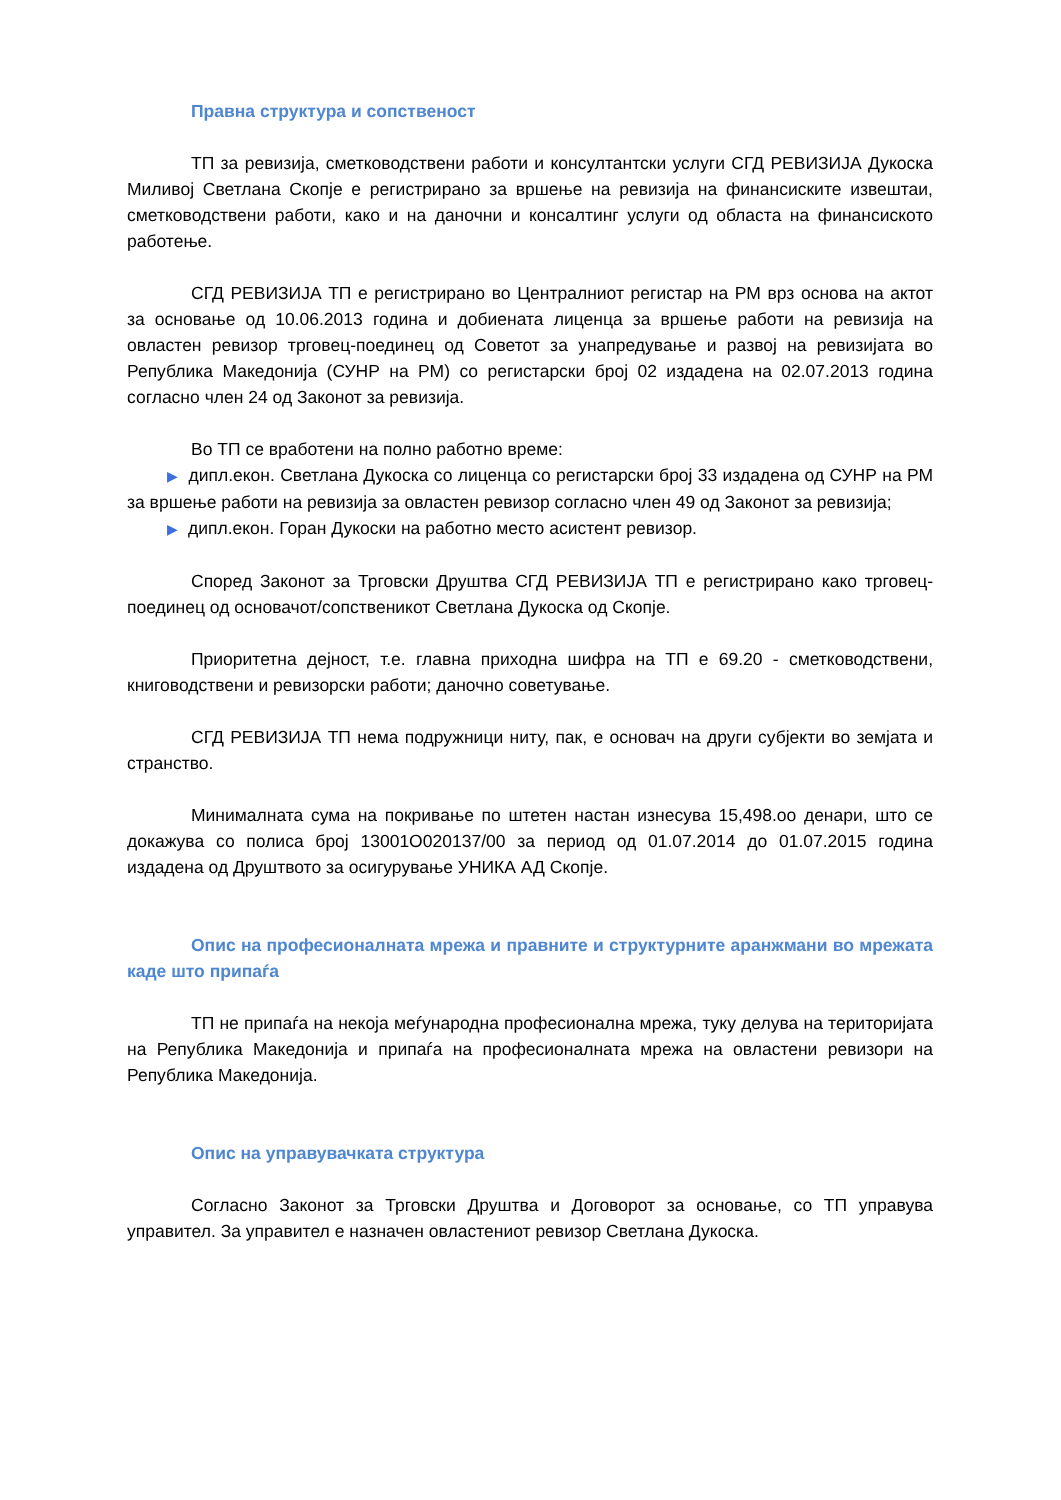Правна структура и сопственост
ТП за ревизија, сметководствени работи и консултантски услуги СГД РЕВИЗИЈА Дукоска Миливој Светлана Скопје е регистрирано за вршење на ревизија на финансиските извештаи, сметководствени работи, како и на даночни и консалтинг услуги од областа на финансиското работење.
СГД РЕВИЗИЈА ТП е регистрирано во Централниот регистар на РМ врз основа на актот за основање од 10.06.2013 година и добиената лиценца за вршење работи на ревизија на овластен ревизор трговец-поединец од Советот за унапредување и развој на ревизијата во Република Македонија (СУНР на РМ) со регистарски број 02 издадена на 02.07.2013 година согласно член 24 од Законот за ревизија.
Во ТП се вработени на полно работно време:
▶ дипл.екон. Светлана Дукоска со лиценца со регистарски број 33 издадена од СУНР на РМ за вршење работи на ревизија за овластен ревизор согласно член 49 од Законот за ревизија;
▶ дипл.екон. Горан Дукоски на работно место асистент ревизор.
Според Законот за Трговски Друштва СГД РЕВИЗИЈА ТП е регистрирано како трговец-поединец од основачот/сопственикот Светлана Дукоска од Скопје.
Приоритетна дејност, т.е. главна приходна шифра на ТП е 69.20 - сметководствени, книговодствени и ревизорски работи; даночно советување.
СГД РЕВИЗИЈА ТП нема подружници ниту, пак, е основач на други субјекти во земјата и странство.
Минималната сума на покривање по штетен настан изнесува 15,498.оо денари, што се докажува со полиса број 13001О020137/00 за период од 01.07.2014 до 01.07.2015 година издадена од Друштвото за осигурување УНИКА АД Скопје.
Опис на професионалната мрежа и правните и структурните аранжмани во мрежата каде што припаѓа
ТП не припаѓа на некоја меѓународна професионална мрежа, туку делува на територијата на Република Македонија и припаѓа на професионалната мрежа на овластени ревизори на Република Македонија.
Опис на управувачката структура
Согласно Законот за Трговски Друштва и Договорот за основање, со ТП управува управител. За управител е назначен овластениот ревизор Светлана Дукоска.